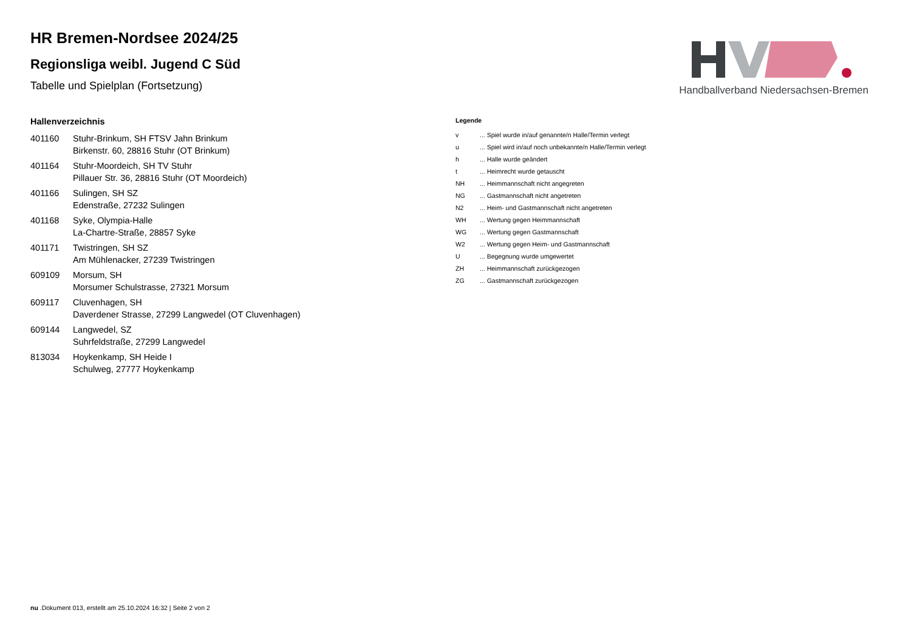Handballverband Niedersachsen-Bremen
HR Bremen-Nordsee 2024/25
Regionsliga weibl. Jugend C Süd
Tabelle und Spielplan (Fortsetzung)
Hallenverzeichnis
| 401160 | Stuhr-Brinkum, SH FTSV Jahn Brinkum Birkenstr. 60, 28816 Stuhr (OT Brinkum) |
| 401164 | Stuhr-Moordeich, SH TV Stuhr Pillauer Str. 36, 28816 Stuhr (OT Moordeich) |
| 401166 | Sulingen, SH SZ Edenstraße, 27232 Sulingen |
| 401168 | Syke, Olympia-Halle La-Chartre-Straße, 28857 Syke |
| 401171 | Twistringen, SH SZ Am Mühlenacker, 27239 Twistringen |
| 609109 | Morsum, SH Morsumer Schulstrasse, 27321 Morsum |
| 609117 | Cluvenhagen, SH Daverdener Strasse, 27299 Langwedel (OT Cluvenhagen) |
| 609144 | Langwedel, SZ Suhrfeldstraße, 27299 Langwedel |
| 813034 | Hoykenkamp, SH Heide I Schulweg, 27777 Hoykenkamp |
Legende
| v | ... Spiel wurde in/auf genannte/n Halle/Termin verlegt |
| u | ... Spiel wird in/auf noch unbekannte/n Halle/Termin verlegt |
| h | ... Halle wurde geändert |
| t | ... Heimrecht wurde getauscht |
| NH | ... Heimmannschaft nicht angegreten |
| NG | ... Gastmannschaft nicht angetreten |
| N2 | ... Heim- und Gastmannschaft nicht angetreten |
| WH | ... Wertung gegen Heimmannschaft |
| WG | ... Wertung gegen Gastmannschaft |
| W2 | ... Wertung gegen Heim- und Gastmannschaft |
| U | ... Begegnung wurde umgewertet |
| ZH | ... Heimmannschaft zurückgezogen |
| ZG | ... Gastmannschaft zurückgezogen |
nu .Dokument 013, erstellt am 25.10.2024 16:32 | Seite 2 von 2